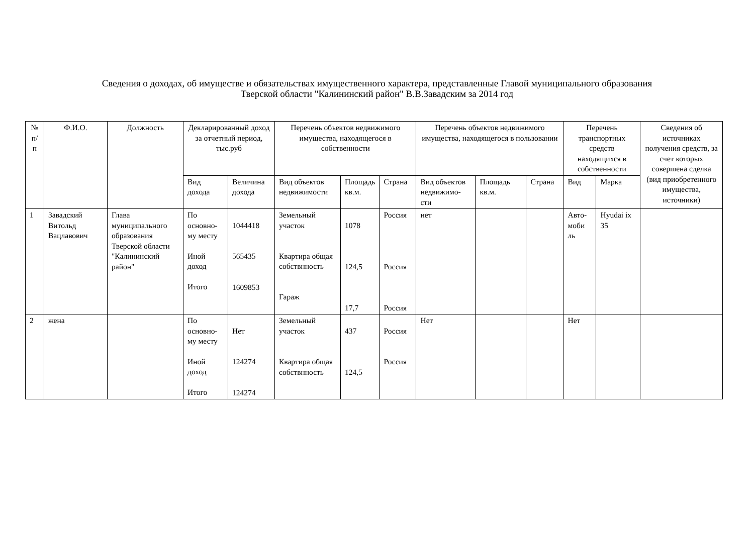Сведения о доходах, об имуществе и обязательствах имущественного характера, представленные Главой муниципального образования
Тверской области "Калининский район" В.В.Завадским за 2014 год
| № п/п | Ф.И.О. | Должность | Декларированный доход за отчетный период, тыс.руб | | Перечень объектов недвижимого имущества, находящегося в собственности | | | Перечень объектов недвижимого имущества, находящегося в пользовании | | | Перечень транспортных средств находящихся в собственности | | Сведения об источниках получения средств, за счет которых совершена сделка (вид приобретенного имущества, источники) |
| --- | --- | --- | --- | --- | --- | --- | --- | --- | --- | --- | --- | --- | --- |
| | | | Вид дохода | Величина дохода | Вид объектов недвижимости | Площадь кв.м. | Страна | Вид объектов недвижимо-сти | Площадь кв.м. | Страна | Вид | Марка | |
| 1 | Завадский Витольд Вацлавович | Глава муниципального образования Тверской области "Калининский район" | По основно-му месту Иной доход Итого | 1044418 565435 1609853 | Земельный участок Квартира общая собствнность Гараж | 1078 124,5 17,7 | Россия Россия Россия | нет | | | Авто-моби ль | Hyudai ix 35 | |
| 2 | жена | | По основно-му месту Иной доход Итого | Нет 124274 124274 | Земельный участок Квартира общая собствнность | 437 124,5 | Россия Россия | Нет | | | Нет | | |